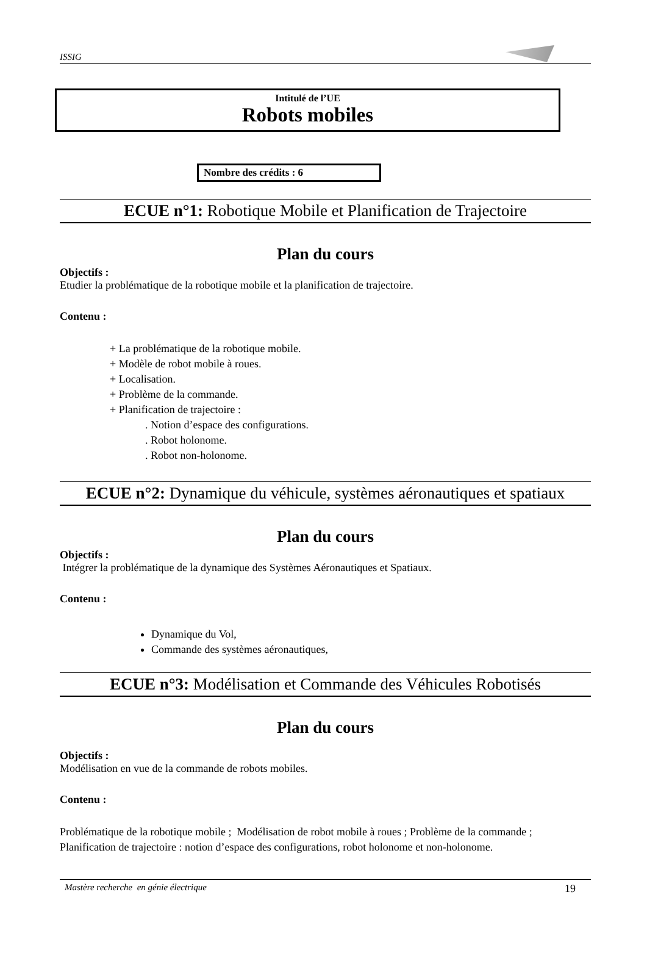ISSIG
Intitulé de l’UE
Robots mobiles
Nombre des crédits : 6
ECUE n°1: Robotique Mobile et Planification de Trajectoire
Plan du cours
Objectifs :
Etudier la problématique de la robotique mobile et la planification de trajectoire.
Contenu :
+ La problématique de la robotique mobile.
+ Modèle de robot mobile à roues.
+ Localisation.
+ Problème de la commande.
+ Planification de trajectoire :
. Notion d’espace des configurations.
. Robot holonome.
. Robot non-holonome.
ECUE n°2: Dynamique du véhicule, systèmes aéronautiques et spatiaux
Plan du cours
Objectifs :
Intégrer la problématique de la dynamique des Systèmes Aéronautiques et Spatiaux.
Contenu :
Dynamique du Vol,
Commande des systèmes aéronautiques,
ECUE n°3: Modélisation et Commande des Véhicules Robotisés
Plan du cours
Objectifs :
Modélisation en vue de la commande de robots mobiles.
Contenu :
Problématique de la robotique mobile ; Modélisation de robot mobile à roues ; Problème de la commande ; Planification de trajectoire : notion d’espace des configurations, robot holonome et non-holonome.
Mastère recherche en génie électrique 19